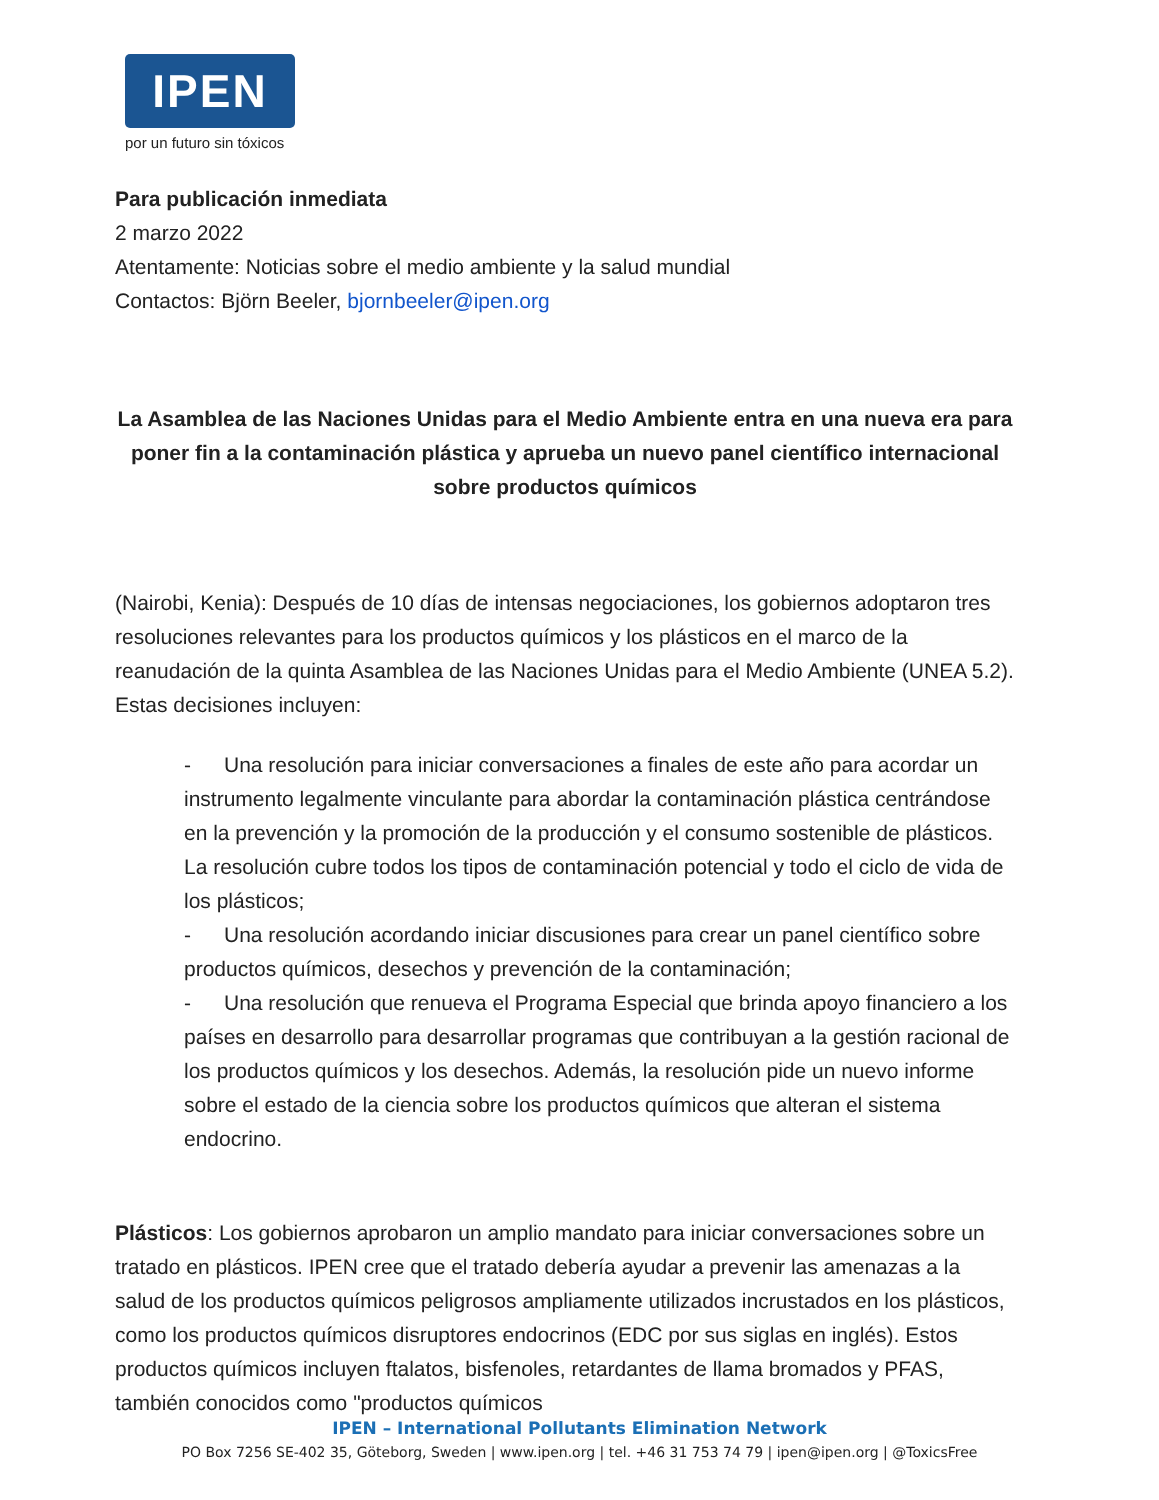IPEN
por un futuro sin tóxicos
Para publicación inmediata
2 marzo 2022
Atentamente: Noticias sobre el medio ambiente y la salud mundial
Contactos: Björn Beeler, bjornbeeler@ipen.org
La Asamblea de las Naciones Unidas para el Medio Ambiente entra en una nueva era para poner fin a la contaminación plástica y aprueba un nuevo panel científico internacional sobre productos químicos
(Nairobi, Kenia): Después de 10 días de intensas negociaciones, los gobiernos adoptaron tres resoluciones relevantes para los productos químicos y los plásticos en el marco de la reanudación de la quinta Asamblea de las Naciones Unidas para el Medio Ambiente (UNEA 5.2). Estas decisiones incluyen:
- Una resolución para iniciar conversaciones a finales de este año para acordar un instrumento legalmente vinculante para abordar la contaminación plástica centrándose en la prevención y la promoción de la producción y el consumo sostenible de plásticos. La resolución cubre todos los tipos de contaminación potencial y todo el ciclo de vida de los plásticos;
- Una resolución acordando iniciar discusiones para crear un panel científico sobre productos químicos, desechos y prevención de la contaminación;
- Una resolución que renueva el Programa Especial que brinda apoyo financiero a los países en desarrollo para desarrollar programas que contribuyan a la gestión racional de los productos químicos y los desechos. Además, la resolución pide un nuevo informe sobre el estado de la ciencia sobre los productos químicos que alteran el sistema endocrino.
Plásticos: Los gobiernos aprobaron un amplio mandato para iniciar conversaciones sobre un tratado en plásticos. IPEN cree que el tratado debería ayudar a prevenir las amenazas a la salud de los productos químicos peligrosos ampliamente utilizados incrustados en los plásticos, como los productos químicos disruptores endocrinos (EDC por sus siglas en inglés). Estos productos químicos incluyen ftalatos, bisfenoles, retardantes de llama bromados y PFAS, también conocidos como "productos químicos
IPEN – International Pollutants Elimination Network
PO Box 7256 SE-402 35, Göteborg, Sweden | www.ipen.org | tel. +46 31 753 74 79 | ipen@ipen.org | @ToxicsFree